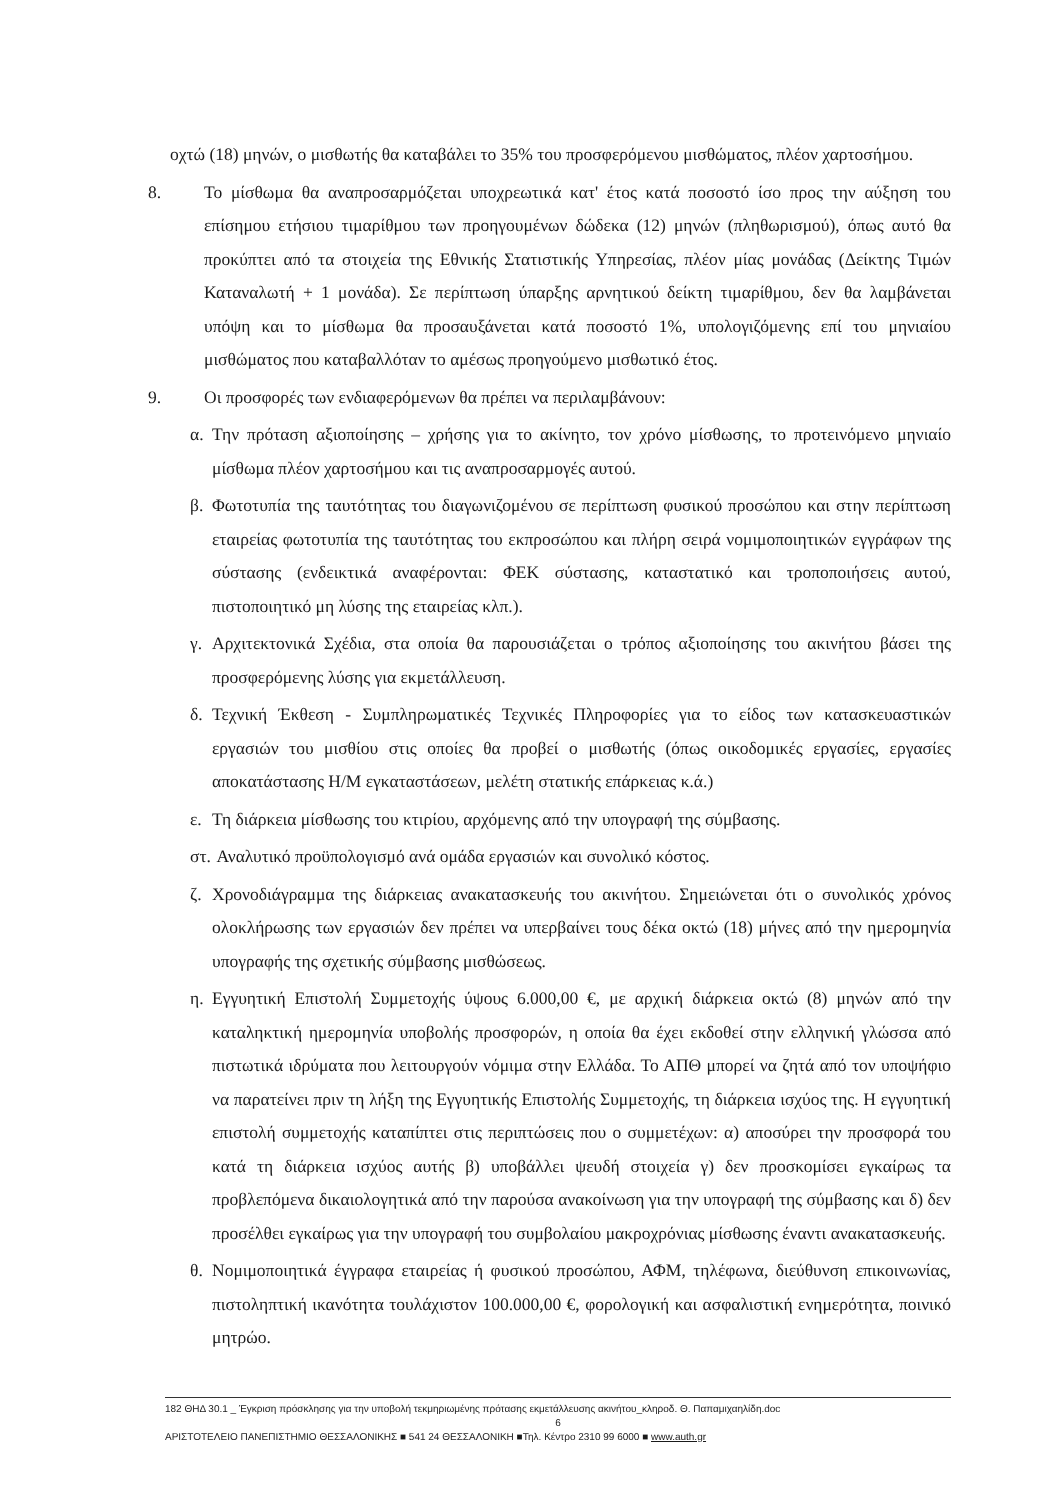οχτώ (18) μηνών, ο μισθωτής θα καταβάλει το 35% του προσφερόμενου μισθώματος, πλέον χαρτοσήμου.
8. Το μίσθωμα θα αναπροσαρμόζεται υποχρεωτικά κατ' έτος κατά ποσοστό ίσο προς την αύξηση του επίσημου ετήσιου τιμαρίθμου των προηγουμένων δώδεκα (12) μηνών (πληθωρισμού), όπως αυτό θα προκύπτει από τα στοιχεία της Εθνικής Στατιστικής Υπηρεσίας, πλέον μίας μονάδας (Δείκτης Τιμών Καταναλωτή + 1 μονάδα). Σε περίπτωση ύπαρξης αρνητικού δείκτη τιμαρίθμου, δεν θα λαμβάνεται υπόψη και το μίσθωμα θα προσαυξάνεται κατά ποσοστό 1%, υπολογιζόμενης επί του μηνιαίου μισθώματος που καταβαλλόταν το αμέσως προηγούμενο μισθωτικό έτος.
9. Οι προσφορές των ενδιαφερόμενων θα πρέπει να περιλαμβάνουν:
α. Την πρόταση αξιοποίησης – χρήσης για το ακίνητο, τον χρόνο μίσθωσης, το προτεινόμενο μηνιαίο μίσθωμα πλέον χαρτοσήμου και τις αναπροσαρμογές αυτού.
β. Φωτοτυπία της ταυτότητας του διαγωνιζομένου σε περίπτωση φυσικού προσώπου και στην περίπτωση εταιρείας φωτοτυπία της ταυτότητας του εκπροσώπου και πλήρη σειρά νομιμοποιητικών εγγράφων της σύστασης (ενδεικτικά αναφέρονται: ΦΕΚ σύστασης, καταστατικό και τροποποιήσεις αυτού, πιστοποιητικό μη λύσης της εταιρείας κλπ.).
γ. Αρχιτεκτονικά Σχέδια, στα οποία θα παρουσιάζεται ο τρόπος αξιοποίησης του ακινήτου βάσει της προσφερόμενης λύσης για εκμετάλλευση.
δ. Τεχνική Έκθεση - Συμπληρωματικές Τεχνικές Πληροφορίες για το είδος των κατασκευαστικών εργασιών του μισθίου στις οποίες θα προβεί ο μισθωτής (όπως οικοδομικές εργασίες, εργασίες αποκατάστασης Η/Μ εγκαταστάσεων, μελέτη στατικής επάρκειας κ.ά.)
ε. Τη διάρκεια μίσθωσης του κτιρίου, αρχόμενης από την υπογραφή της σύμβασης.
στ.
Αναλυτικό προϋπολογισμό ανά ομάδα εργασιών και συνολικό κόστος.
ζ. Χρονοδιάγραμμα της διάρκειας ανακατασκευής του ακινήτου. Σημειώνεται ότι ο συνολικός χρόνος ολοκλήρωσης των εργασιών δεν πρέπει να υπερβαίνει τους δέκα οκτώ (18) μήνες από την ημερομηνία υπογραφής της σχετικής σύμβασης μισθώσεως.
η. Εγγυητική Επιστολή Συμμετοχής ύψους 6.000,00 €, με αρχική διάρκεια οκτώ (8) μηνών από την καταληκτική ημερομηνία υποβολής προσφορών, η οποία θα έχει εκδοθεί στην ελληνική γλώσσα από πιστωτικά ιδρύματα που λειτουργούν νόμιμα στην Ελλάδα. Το ΑΠΘ μπορεί να ζητά από τον υποψήφιο να παρατείνει πριν τη λήξη της Εγγυητικής Επιστολής Συμμετοχής, τη διάρκεια ισχύος της. Η εγγυητική επιστολή συμμετοχής καταπίπτει στις περιπτώσεις που ο συμμετέχων: α) αποσύρει την προσφορά του κατά τη διάρκεια ισχύος αυτής β) υποβάλλει ψευδή στοιχεία γ) δεν προσκομίσει εγκαίρως τα προβλεπόμενα δικαιολογητικά από την παρούσα ανακοίνωση για την υπογραφή της σύμβασης και δ) δεν προσέλθει εγκαίρως για την υπογραφή του συμβολαίου μακροχρόνιας μίσθωσης έναντι ανακατασκευής.
θ. Νομιμοποιητικά έγγραφα εταιρείας ή φυσικού προσώπου, ΑΦΜ, τηλέφωνα, διεύθυνση επικοινωνίας, πιστοληπτική ικανότητα τουλάχιστον 100.000,00 €, φορολογική και ασφαλιστική ενημερότητα, ποινικό μητρώο.
182 ΘΗΔ 30.1 _ Έγκριση πρόσκλησης για την υποβολή τεκμηριωμένης πρότασης εκμετάλλευσης ακινήτου_κληροδ. Θ. Παπαμιχαηλίδη.doc
6
ΑΡΙΣΤΟΤΕΛΕΙΟ ΠΑΝΕΠΙΣΤΗΜΙΟ ΘΕΣΣΑΛΟΝΙΚΗΣ ■ 541 24 ΘΕΣΣΑΛΟΝΙΚΗ ■Τηλ. Κέντρο 2310 99 6000 ■ www.auth.gr